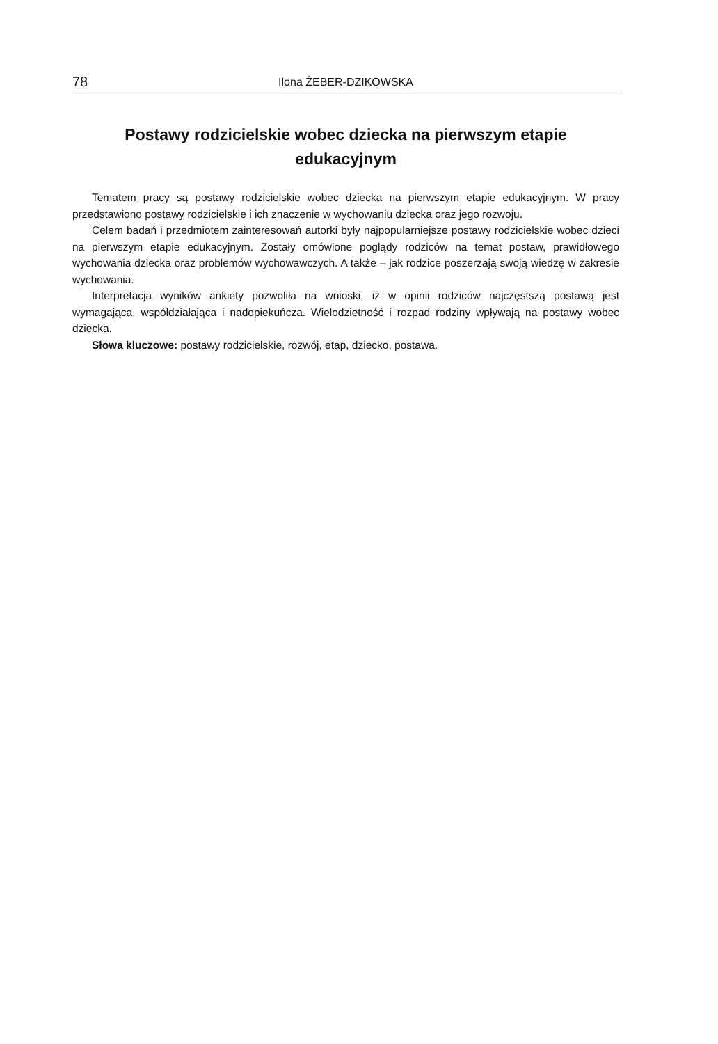78 Ilona ŻEBER-DZIKOWSKA
Postawy rodzicielskie wobec dziecka na pierwszym etapie edukacyjnym
Tematem pracy są postawy rodzicielskie wobec dziecka na pierwszym etapie edukacyjnym. W pracy przedstawiono postawy rodzicielskie i ich znaczenie w wychowaniu dziecka oraz jego rozwoju.
Celem badań i przedmiotem zainteresowań autorki były najpopularniejsze postawy rodzicielskie wobec dzieci na pierwszym etapie edukacyjnym. Zostały omówione poglądy rodziców na temat postaw, prawidłowego wychowania dziecka oraz problemów wychowawczych. A także – jak rodzice poszerzają swoją wiedzę w zakresie wychowania.
Interpretacja wyników ankiety pozwoliła na wnioski, iż w opinii rodziców najczęstszą postawą jest wymagająca, współdziałająca i nadopiekuńcza. Wielodzietność i rozpad rodziny wpływają na postawy wobec dziecka.
Słowa kluczowe: postawy rodzicielskie, rozwój, etap, dziecko, postawa.